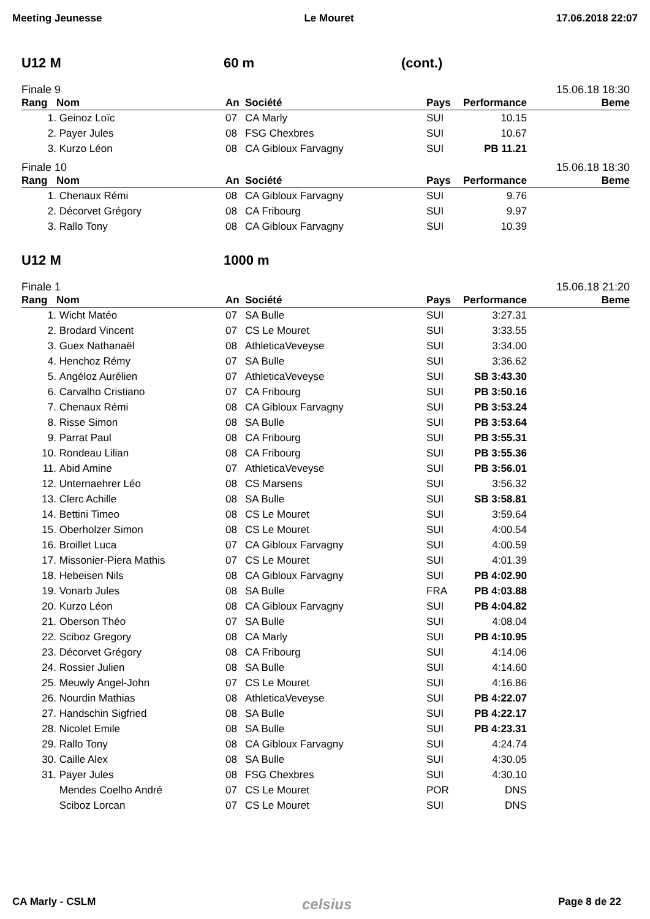Meeting Jeunesse Le Mouret 17.06.2018 22:07
U12 M 60 m (cont.)
Finale 9 15.06.18 18:30
| Rang | Nom | An | Société | Pays | Performance | Beme |
| --- | --- | --- | --- | --- | --- | --- |
| 1. | Geinoz Loïc | 07 | CA Marly | SUI | 10.15 | |
| 2. | Payer Jules | 08 | FSG Chexbres | SUI | 10.67 | |
| 3. | Kurzo Léon | 08 | CA Gibloux Farvagny | SUI | PB 11.21 | |
Finale 10 15.06.18 18:30
| Rang | Nom | An | Société | Pays | Performance | Beme |
| --- | --- | --- | --- | --- | --- | --- |
| 1. | Chenaux Rémi | 08 | CA Gibloux Farvagny | SUI | 9.76 | |
| 2. | Décorvet Grégory | 08 | CA Fribourg | SUI | 9.97 | |
| 3. | Rallo Tony | 08 | CA Gibloux Farvagny | SUI | 10.39 | |
U12 M 1000 m
Finale 1 15.06.18 21:20
| Rang | Nom | An | Société | Pays | Performance | Beme |
| --- | --- | --- | --- | --- | --- | --- |
| 1. | Wicht Matéo | 07 | SA Bulle | SUI | 3:27.31 | |
| 2. | Brodard Vincent | 07 | CS Le Mouret | SUI | 3:33.55 | |
| 3. | Guex Nathanaël | 08 | AthleticaVeveyse | SUI | 3:34.00 | |
| 4. | Henchoz Rémy | 07 | SA Bulle | SUI | 3:36.62 | |
| 5. | Angéloz Aurélien | 07 | AthleticaVeveyse | SUI | SB 3:43.30 | |
| 6. | Carvalho Cristiano | 07 | CA Fribourg | SUI | PB 3:50.16 | |
| 7. | Chenaux Rémi | 08 | CA Gibloux Farvagny | SUI | PB 3:53.24 | |
| 8. | Risse Simon | 08 | SA Bulle | SUI | PB 3:53.64 | |
| 9. | Parrat Paul | 08 | CA Fribourg | SUI | PB 3:55.31 | |
| 10. | Rondeau Lilian | 08 | CA Fribourg | SUI | PB 3:55.36 | |
| 11. | Abid Amine | 07 | AthleticaVeveyse | SUI | PB 3:56.01 | |
| 12. | Unternaehrer Léo | 08 | CS Marsens | SUI | 3:56.32 | |
| 13. | Clerc Achille | 08 | SA Bulle | SUI | SB 3:58.81 | |
| 14. | Bettini Timeo | 08 | CS Le Mouret | SUI | 3:59.64 | |
| 15. | Oberholzer Simon | 08 | CS Le Mouret | SUI | 4:00.54 | |
| 16. | Broillet Luca | 07 | CA Gibloux Farvagny | SUI | 4:00.59 | |
| 17. | Missonier-Piera Mathis | 07 | CS Le Mouret | SUI | 4:01.39 | |
| 18. | Hebeisen Nils | 08 | CA Gibloux Farvagny | SUI | PB 4:02.90 | |
| 19. | Vonarb Jules | 08 | SA Bulle | FRA | PB 4:03.88 | |
| 20. | Kurzo Léon | 08 | CA Gibloux Farvagny | SUI | PB 4:04.82 | |
| 21. | Oberson Théo | 07 | SA Bulle | SUI | 4:08.04 | |
| 22. | Sciboz Gregory | 08 | CA Marly | SUI | PB 4:10.95 | |
| 23. | Décorvet Grégory | 08 | CA Fribourg | SUI | 4:14.06 | |
| 24. | Rossier Julien | 08 | SA Bulle | SUI | 4:14.60 | |
| 25. | Meuwly Angel-John | 07 | CS Le Mouret | SUI | 4:16.86 | |
| 26. | Nourdin Mathias | 08 | AthleticaVeveyse | SUI | PB 4:22.07 | |
| 27. | Handschin Sigfried | 08 | SA Bulle | SUI | PB 4:22.17 | |
| 28. | Nicolet Emile | 08 | SA Bulle | SUI | PB 4:23.31 | |
| 29. | Rallo Tony | 08 | CA Gibloux Farvagny | SUI | 4:24.74 | |
| 30. | Caille Alex | 08 | SA Bulle | SUI | 4:30.05 | |
| 31. | Payer Jules | 08 | FSG Chexbres | SUI | 4:30.10 | |
| | Mendes Coelho André | 07 | CS Le Mouret | POR | DNS | |
| | Sciboz Lorcan | 07 | CS Le Mouret | SUI | DNS | |
CA Marly - CSLM celsius Page 8 de 22